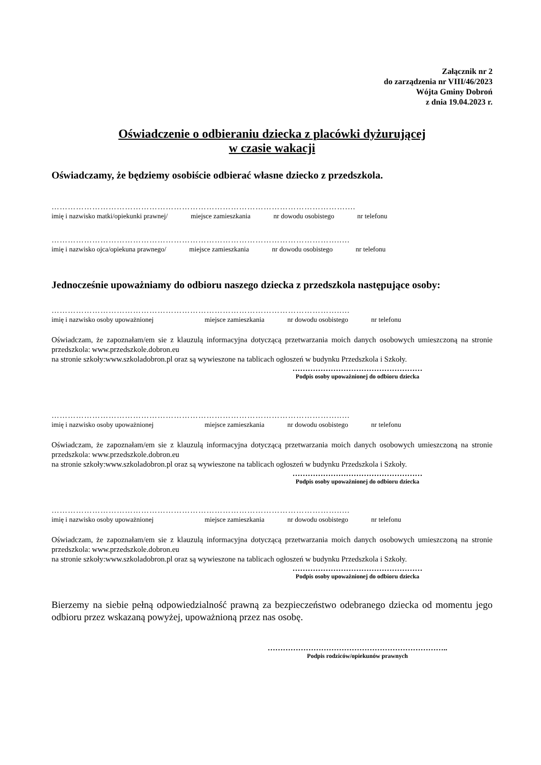Załącznik nr 2
do zarządzenia nr VIII/46/2023
Wójta Gminy Dobroń
z dnia 19.04.2023 r.
Oświadczenie o odbieraniu dziecka z placówki dyżurującej
w czasie wakacji
Oświadczamy, że będziemy osobiście odbierać własne dziecko z przedszkola.
……………………………………………………………………………………………….…
imię i nazwisko matki/opiekunki prawnej/ miejsce zamieszkania nr dowodu osobistego nr telefonu
……………………………………………………………………………………………..…
imię i nazwisko ojca/opiekuna prawnego/ miejsce zamieszkania nr dowodu osobistego nr telefonu
Jednocześnie upoważniamy do odbioru naszego dziecka z przedszkola następujące osoby:
……………………………………………………………………………………………..…
imię i nazwisko osoby upoważnionej miejsce zamieszkania nr dowodu osobistego nr telefonu
Oświadczam, że zapoznałam/em sie z klauzulą informacyjna dotyczącą przetwarzania moich danych osobowych umieszczoną na stronie przedszkola: www.przedszkole.dobron.eu
na stronie szkoły:www.szkoladobron.pl oraz są wywieszone na tablicach ogłoszeń w budynku Przedszkola i Szkoły.
……………………………………………
Podpis osoby upoważnionej do odbioru dziecka
……………………………………………………………………………………………..…
imię i nazwisko osoby upoważnionej miejsce zamieszkania nr dowodu osobistego nr telefonu
Oświadczam, że zapoznałam/em sie z klauzulą informacyjna dotyczącą przetwarzania moich danych osobowych umieszczoną na stronie przedszkola: www.przedszkole.dobron.eu
na stronie szkoły:www.szkoladobron.pl oraz są wywieszone na tablicach ogłoszeń w budynku Przedszkola i Szkoły.
……………………………………………
Podpis osoby upoważnionej do odbioru dziecka
……………………………………………………………………………………………..…
imię i nazwisko osoby upoważnionej miejsce zamieszkania nr dowodu osobistego nr telefonu
Oświadczam, że zapoznałam/em sie z klauzulą informacyjna dotyczącą przetwarzania moich danych osobowych umieszczoną na stronie przedszkola: www.przedszkole.dobron.eu
na stronie szkoły:www.szkoladobron.pl oraz są wywieszone na tablicach ogłoszeń w budynku Przedszkola i Szkoły.
……………………………………………
Podpis osoby upoważnionej do odbioru dziecka
Bierzemy na siebie pełną odpowiedzialność prawną za bezpieczeństwo odebranego dziecka od momentu jego odbioru przez wskazaną powyżej, upoważnioną przez nas osobę.
……………………………………………………………..
Podpis rodziców/opiekunów prawnych